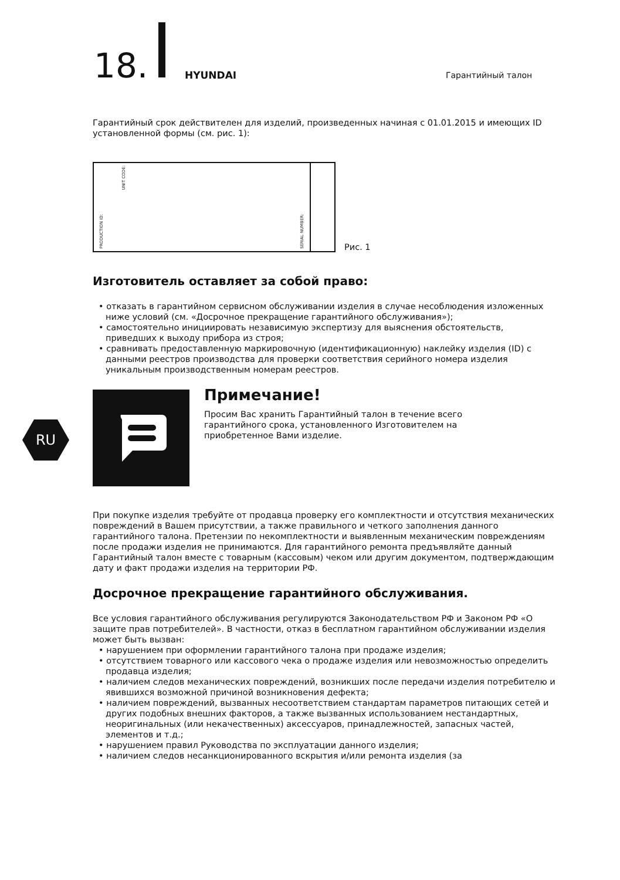18. HYUNDAI Гарантийный талон
Гарантийный срок действителен для изделий, произведенных начиная с 01.01.2015 и имеющих ID установленной формы (см. рис. 1):
PRODUCTION ID: UNIT CODE:
SERIAL NUMBER:
Рис. 1
Изготовитель оставляет за собой право:
• отказать в гарантийном сервисном обслуживании изделия в случае несоблюдения изложенных ниже условий (см. «Досрочное прекращение гарантийного обслуживания»);
• самостоятельно инициировать независимую экспертизу для выяснения обстоятельств, приведших к выходу прибора из строя;
• сравнивать предоставленную маркировочную (идентификационную) наклейку изделия (ID) с данными реестров производства для проверки соответствия серийного номера изделия уникальным производственным номерам реестров.
Примечание!
Просим Вас хранить Гарантийный талон в течение всего гарантийного срока, установленного Изготовителем на приобретенное Вами изделие.
При покупке изделия требуйте от продавца проверку его комплектности и отсутствия механических повреждений в Вашем присутствии, а также правильного и четкого заполнения данного гарантийного талона. Претензии по некомплектности и выявленным механическим повреждениям после продажи изделия не принимаются. Для гарантийного ремонта предъявляйте данный Гарантийный талон вместе с товарным (кассовым) чеком или другим документом, подтверждающим дату и факт продажи изделия на территории РФ.
Досрочное прекращение гарантийного обслуживания.
Все условия гарантийного обслуживания регулируются Законодательством РФ и Законом РФ «О защите прав потребителей». В частности, отказ в бесплатном гарантийном обслуживании изделия может быть вызван:
• нарушением при оформлении гарантийного талона при продаже изделия;
• отсутствием товарного или кассового чека о продаже изделия или невозможностью определить продавца изделия;
• наличием следов механических повреждений, возникших после передачи изделия потребителю и явившихся возможной причиной возникновения дефекта;
• наличием повреждений, вызванных несоответствием стандартам параметров питающих сетей и других подобных внешних факторов, а также вызванных использованием нестандартных, неоригинальных (или некачественных) аксессуаров, принадлежностей, запасных частей, элементов и т.д.;
• нарушением правил Руководства по эксплуатации данного изделия;
• наличием следов несанкционированного вскрытия и/или ремонта изделия (за
RU